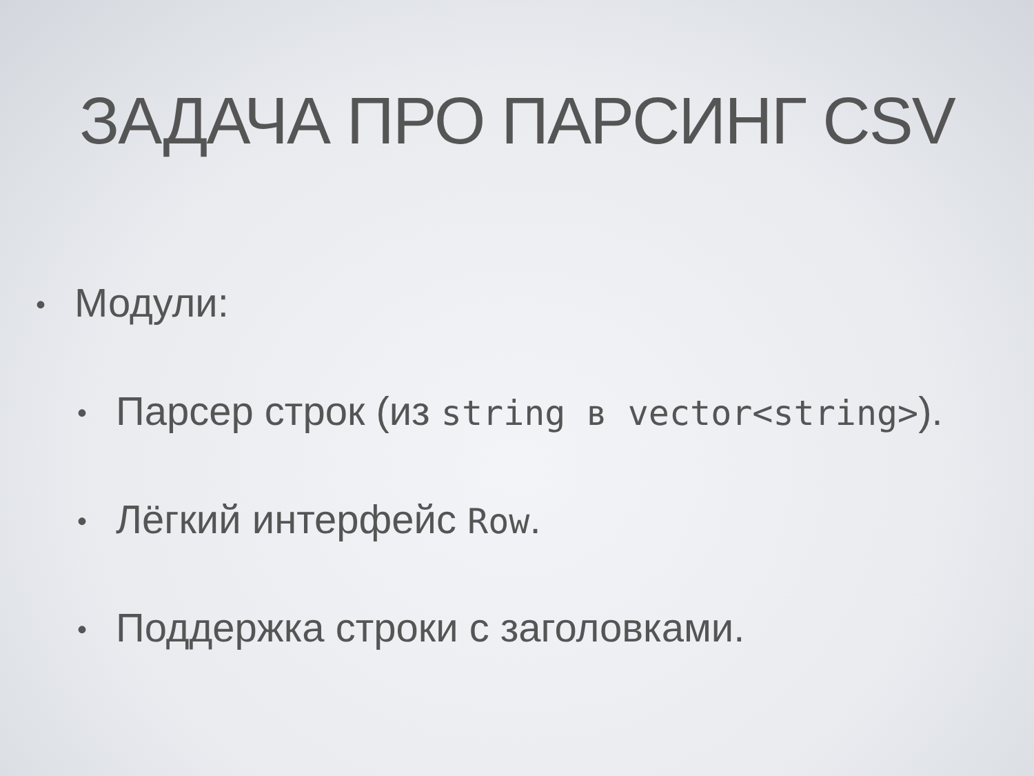ЗАДАЧА ПРО ПАРСИНГ CSV
• Модули:
• Парсер строк (из string в vector<string>).
• Лёгкий интерфейс Row.
• Поддержка строки с заголовками.